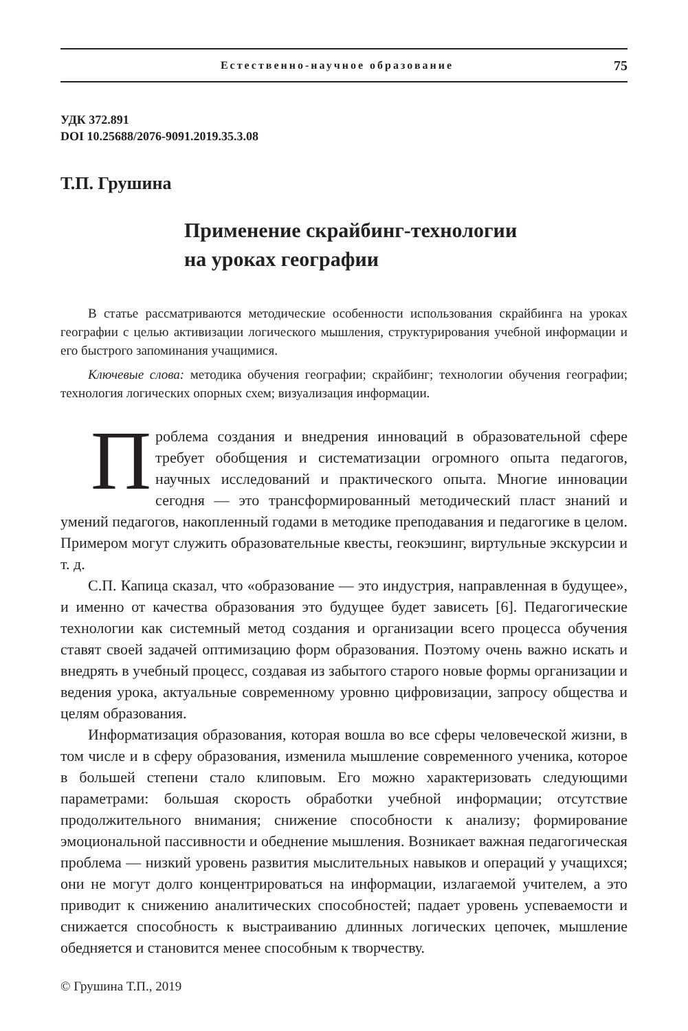Естественно-научное образование 75
УДК 372.891
DOI 10.25688/2076-9091.2019.35.3.08
Т.П. Грушина
Применение скрайбинг-технологии
на уроках географии
В статье рассматриваются методические особенности использования скрайбинга на уроках географии с целью активизации логического мышления, структурирования учебной информации и его быстрого запоминания учащимися.
Ключевые слова: методика обучения географии; скрайбинг; технологии обучения географии; технология логических опорных схем; визуализация информации.
Проблема создания и внедрения инноваций в образовательной сфере требует обобщения и систематизации огромного опыта педагогов, научных исследований и практического опыта. Многие инновации сегодня — это трансформированный методический пласт знаний и умений педагогов, накопленный годами в методике преподавания и педагогике в целом. Примером могут служить образовательные квесты, геокэшинг, виртульные экскурсии и т. д.
С.П. Капица сказал, что «образование — это индустрия, направленная в будущее», и именно от качества образования это будущее будет зависеть [6]. Педагогические технологии как системный метод создания и организации всего процесса обучения ставят своей задачей оптимизацию форм образования. Поэтому очень важно искать и внедрять в учебный процесс, создавая из забытого старого новые формы организации и ведения урока, актуальные современному уровню цифровизации, запросу общества и целям образования.
Информатизация образования, которая вошла во все сферы человеческой жизни, в том числе и в сферу образования, изменила мышление современного ученика, которое в большей степени стало клиповым. Его можно характеризовать следующими параметрами: большая скорость обработки учебной информации; отсутствие продолжительного внимания; снижение способности к анализу; формирование эмоциональной пассивности и обеднение мышления. Возникает важная педагогическая проблема — низкий уровень развития мыслительных навыков и операций у учащихся; они не могут долго концентрироваться на информации, излагаемой учителем, а это приводит к снижению аналитических способностей; падает уровень успеваемости и снижается способность к выстраиванию длинных логических цепочек, мышление обедняется и становится менее способным к творчеству.
© Грушина Т.П., 2019